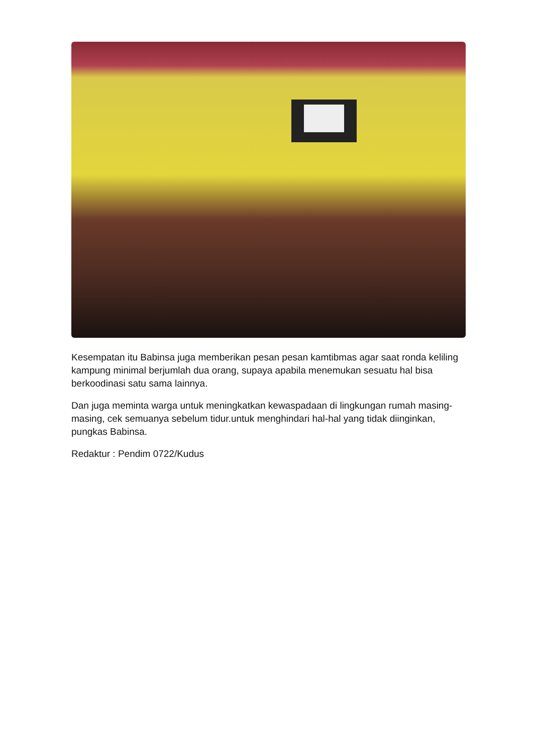Kesempatan itu Babinsa juga memberikan pesan pesan kamtibmas agar saat ronda keliling kampung minimal berjumlah dua orang, supaya apabila menemukan sesuatu hal bisa berkoodinasi satu sama lainnya.
Dan juga meminta warga untuk meningkatkan kewaspadaan di lingkungan rumah masing- masing, cek semuanya sebelum tidur.untuk menghindari hal-hal yang tidak diinginkan, pungkas Babinsa.
Redaktur : Pendim 0722/Kudus